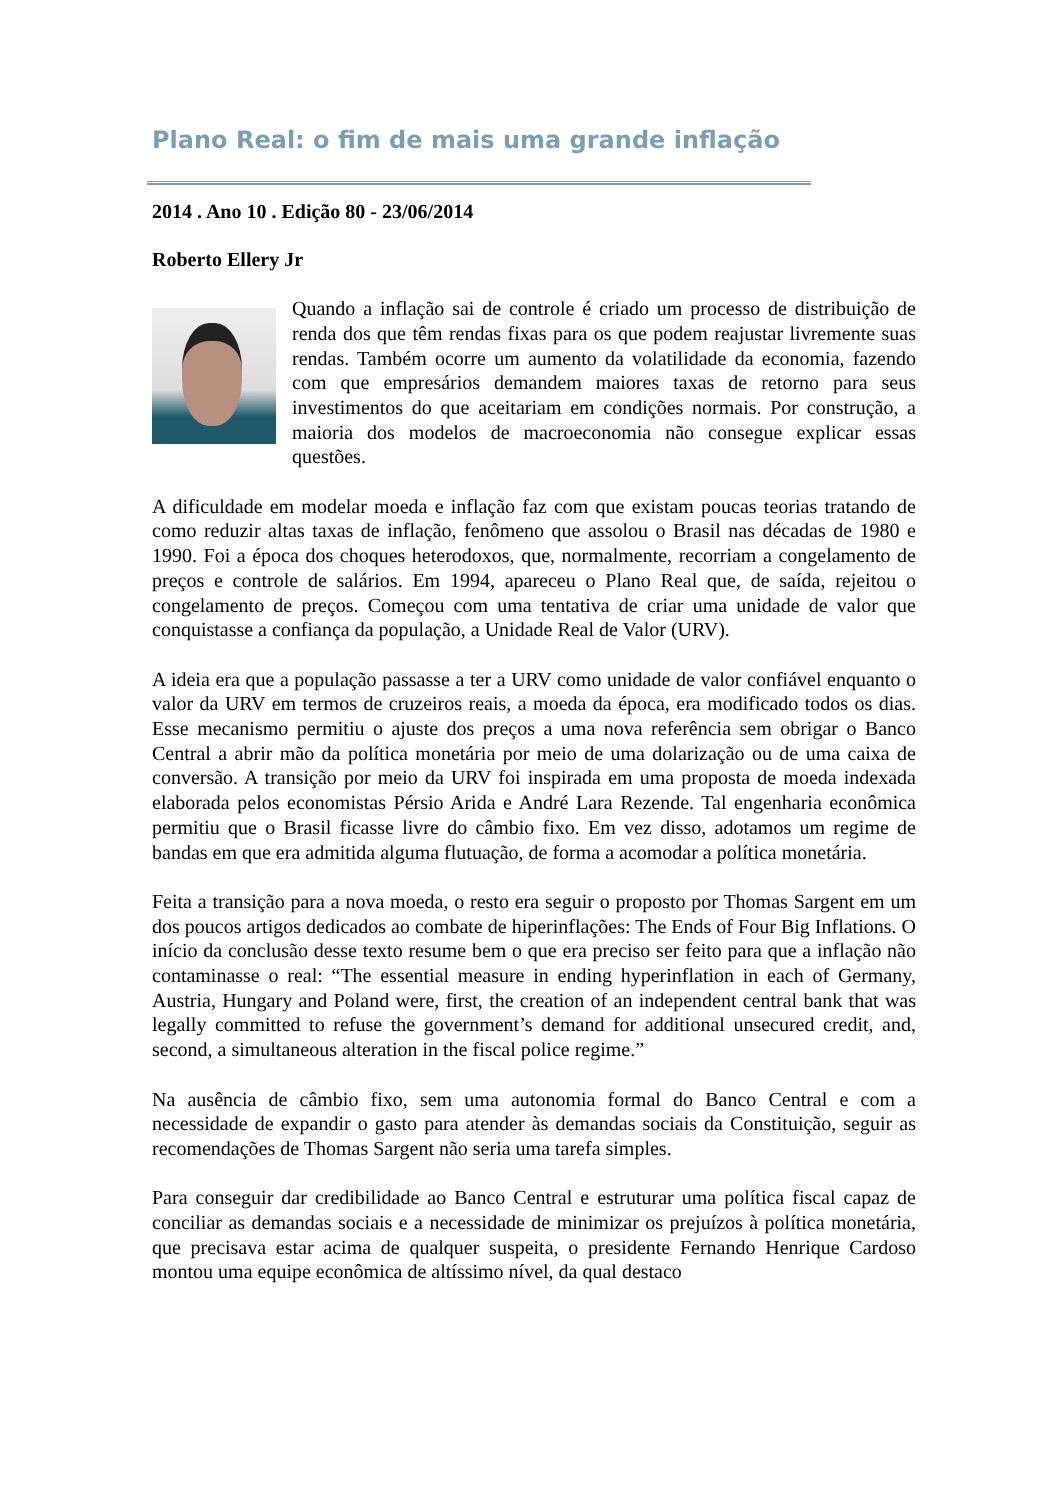Plano Real: o fim de mais uma grande inflação
2014 . Ano 10 . Edição 80 - 23/06/2014
Roberto Ellery Jr
Quando a inflação sai de controle é criado um processo de distribuição de renda dos que têm rendas fixas para os que podem reajustar livremente suas rendas. Também ocorre um aumento da volatilidade da economia, fazendo com que empresários demandem maiores taxas de retorno para seus investimentos do que aceitariam em condições normais. Por construção, a maioria dos modelos de macroeconomia não consegue explicar essas questões.
A dificuldade em modelar moeda e inflação faz com que existam poucas teorias tratando de como reduzir altas taxas de inflação, fenômeno que assolou o Brasil nas décadas de 1980 e 1990. Foi a época dos choques heterodoxos, que, normalmente, recorriam a congelamento de preços e controle de salários. Em 1994, apareceu o Plano Real que, de saída, rejeitou o congelamento de preços. Começou com uma tentativa de criar uma unidade de valor que conquistasse a confiança da população, a Unidade Real de Valor (URV).
A ideia era que a população passasse a ter a URV como unidade de valor confiável enquanto o valor da URV em termos de cruzeiros reais, a moeda da época, era modificado todos os dias. Esse mecanismo permitiu o ajuste dos preços a uma nova referência sem obrigar o Banco Central a abrir mão da política monetária por meio de uma dolarização ou de uma caixa de conversão. A transição por meio da URV foi inspirada em uma proposta de moeda indexada elaborada pelos economistas Pérsio Arida e André Lara Rezende. Tal engenharia econômica permitiu que o Brasil ficasse livre do câmbio fixo. Em vez disso, adotamos um regime de bandas em que era admitida alguma flutuação, de forma a acomodar a política monetária.
Feita a transição para a nova moeda, o resto era seguir o proposto por Thomas Sargent em um dos poucos artigos dedicados ao combate de hiperinflações: The Ends of Four Big Inflations. O início da conclusão desse texto resume bem o que era preciso ser feito para que a inflação não contaminasse o real: “The essential measure in ending hyperinflation in each of Germany, Austria, Hungary and Poland were, first, the creation of an independent central bank that was legally committed to refuse the government’s demand for additional unsecured credit, and, second, a simultaneous alteration in the fiscal police regime.”
Na ausência de câmbio fixo, sem uma autonomia formal do Banco Central e com a necessidade de expandir o gasto para atender às demandas sociais da Constituição, seguir as recomendações de Thomas Sargent não seria uma tarefa simples.
Para conseguir dar credibilidade ao Banco Central e estruturar uma política fiscal capaz de conciliar as demandas sociais e a necessidade de minimizar os prejuízos à política monetária, que precisava estar acima de qualquer suspeita, o presidente Fernando Henrique Cardoso montou uma equipe econômica de altíssimo nível, da qual destaco